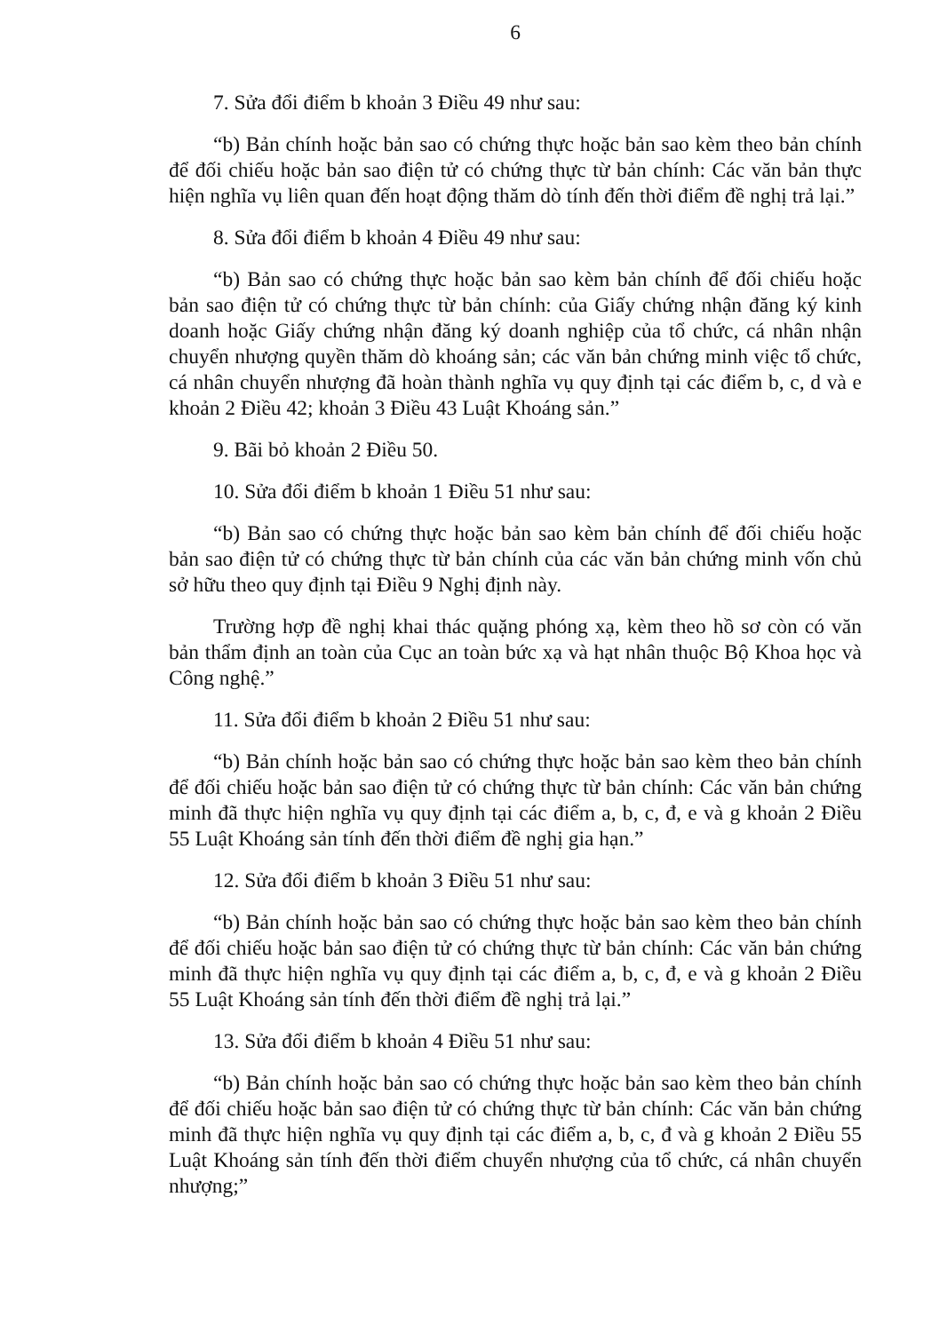6
7. Sửa đổi điểm b khoản 3 Điều 49 như sau:
“b) Bản chính hoặc bản sao có chứng thực hoặc bản sao kèm theo bản chính để đối chiếu hoặc bản sao điện tử có chứng thực từ bản chính: Các văn bản thực hiện nghĩa vụ liên quan đến hoạt động thăm dò tính đến thời điểm đề nghị trả lại.”
8. Sửa đổi điểm b khoản 4 Điều 49 như sau:
“b) Bản sao có chứng thực hoặc bản sao kèm bản chính để đối chiếu hoặc bản sao điện tử có chứng thực từ bản chính: của Giấy chứng nhận đăng ký kinh doanh hoặc Giấy chứng nhận đăng ký doanh nghiệp của tổ chức, cá nhân nhận chuyển nhượng quyền thăm dò khoáng sản; các văn bản chứng minh việc tổ chức, cá nhân chuyển nhượng đã hoàn thành nghĩa vụ quy định tại các điểm b, c, d và e khoản 2 Điều 42; khoản 3 Điều 43 Luật Khoáng sản.”
9. Bãi bỏ khoản 2 Điều 50.
10. Sửa đổi điểm b khoản 1 Điều 51 như sau:
“b) Bản sao có chứng thực hoặc bản sao kèm bản chính để đối chiếu hoặc bản sao điện tử có chứng thực từ bản chính của các văn bản chứng minh vốn chủ sở hữu theo quy định tại Điều 9 Nghị định này.
Trường hợp đề nghị khai thác quặng phóng xạ, kèm theo hồ sơ còn có văn bản thẩm định an toàn của Cục an toàn bức xạ và hạt nhân thuộc Bộ Khoa học và Công nghệ.”
11. Sửa đổi điểm b khoản 2 Điều 51 như sau:
“b) Bản chính hoặc bản sao có chứng thực hoặc bản sao kèm theo bản chính để đối chiếu hoặc bản sao điện tử có chứng thực từ bản chính: Các văn bản chứng minh đã thực hiện nghĩa vụ quy định tại các điểm a, b, c, đ, e và g khoản 2 Điều 55 Luật Khoáng sản tính đến thời điểm đề nghị gia hạn.”
12. Sửa đổi điểm b khoản 3 Điều 51 như sau:
“b) Bản chính hoặc bản sao có chứng thực hoặc bản sao kèm theo bản chính để đối chiếu hoặc bản sao điện tử có chứng thực từ bản chính: Các văn bản chứng minh đã thực hiện nghĩa vụ quy định tại các điểm a, b, c, đ, e và g khoản 2 Điều 55 Luật Khoáng sản tính đến thời điểm đề nghị trả lại.”
13. Sửa đổi điểm b khoản 4 Điều 51 như sau:
“b) Bản chính hoặc bản sao có chứng thực hoặc bản sao kèm theo bản chính để đối chiếu hoặc bản sao điện tử có chứng thực từ bản chính: Các văn bản chứng minh đã thực hiện nghĩa vụ quy định tại các điểm a, b, c, đ và g khoản 2 Điều 55 Luật Khoáng sản tính đến thời điểm chuyển nhượng của tổ chức, cá nhân chuyển nhượng;”